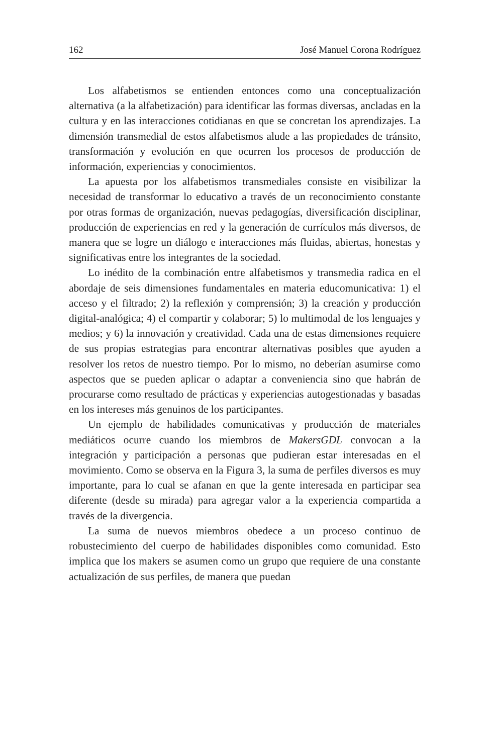162 José Manuel Corona Rodríguez
Los alfabetismos se entienden entonces como una conceptualización alternativa (a la alfabetización) para identificar las formas diversas, ancladas en la cultura y en las interacciones cotidianas en que se concretan los aprendizajes. La dimensión transmedial de estos alfabetismos alude a las propiedades de tránsito, transformación y evolución en que ocurren los procesos de producción de información, experiencias y conocimientos.
La apuesta por los alfabetismos transmediales consiste en visibilizar la necesidad de transformar lo educativo a través de un reconocimiento constante por otras formas de organización, nuevas pedagogías, diversificación disciplinar, producción de experiencias en red y la generación de currículos más diversos, de manera que se logre un diálogo e interacciones más fluidas, abiertas, honestas y significativas entre los integrantes de la sociedad.
Lo inédito de la combinación entre alfabetismos y transmedia radica en el abordaje de seis dimensiones fundamentales en materia educomunicativa: 1) el acceso y el filtrado; 2) la reflexión y comprensión; 3) la creación y producción digital-analógica; 4) el compartir y colaborar; 5) lo multimodal de los lenguajes y medios; y 6) la innovación y creatividad. Cada una de estas dimensiones requiere de sus propias estrategias para encontrar alternativas posibles que ayuden a resolver los retos de nuestro tiempo. Por lo mismo, no deberían asumirse como aspectos que se pueden aplicar o adaptar a conveniencia sino que habrán de procurarse como resultado de prácticas y experiencias autogestionadas y basadas en los intereses más genuinos de los participantes.
Un ejemplo de habilidades comunicativas y producción de materiales mediáticos ocurre cuando los miembros de MakersGDL convocan a la integración y participación a personas que pudieran estar interesadas en el movimiento. Como se observa en la Figura 3, la suma de perfiles diversos es muy importante, para lo cual se afanan en que la gente interesada en participar sea diferente (desde su mirada) para agregar valor a la experiencia compartida a través de la divergencia.
La suma de nuevos miembros obedece a un proceso continuo de robustecimiento del cuerpo de habilidades disponibles como comunidad. Esto implica que los makers se asumen como un grupo que requiere de una constante actualización de sus perfiles, de manera que puedan